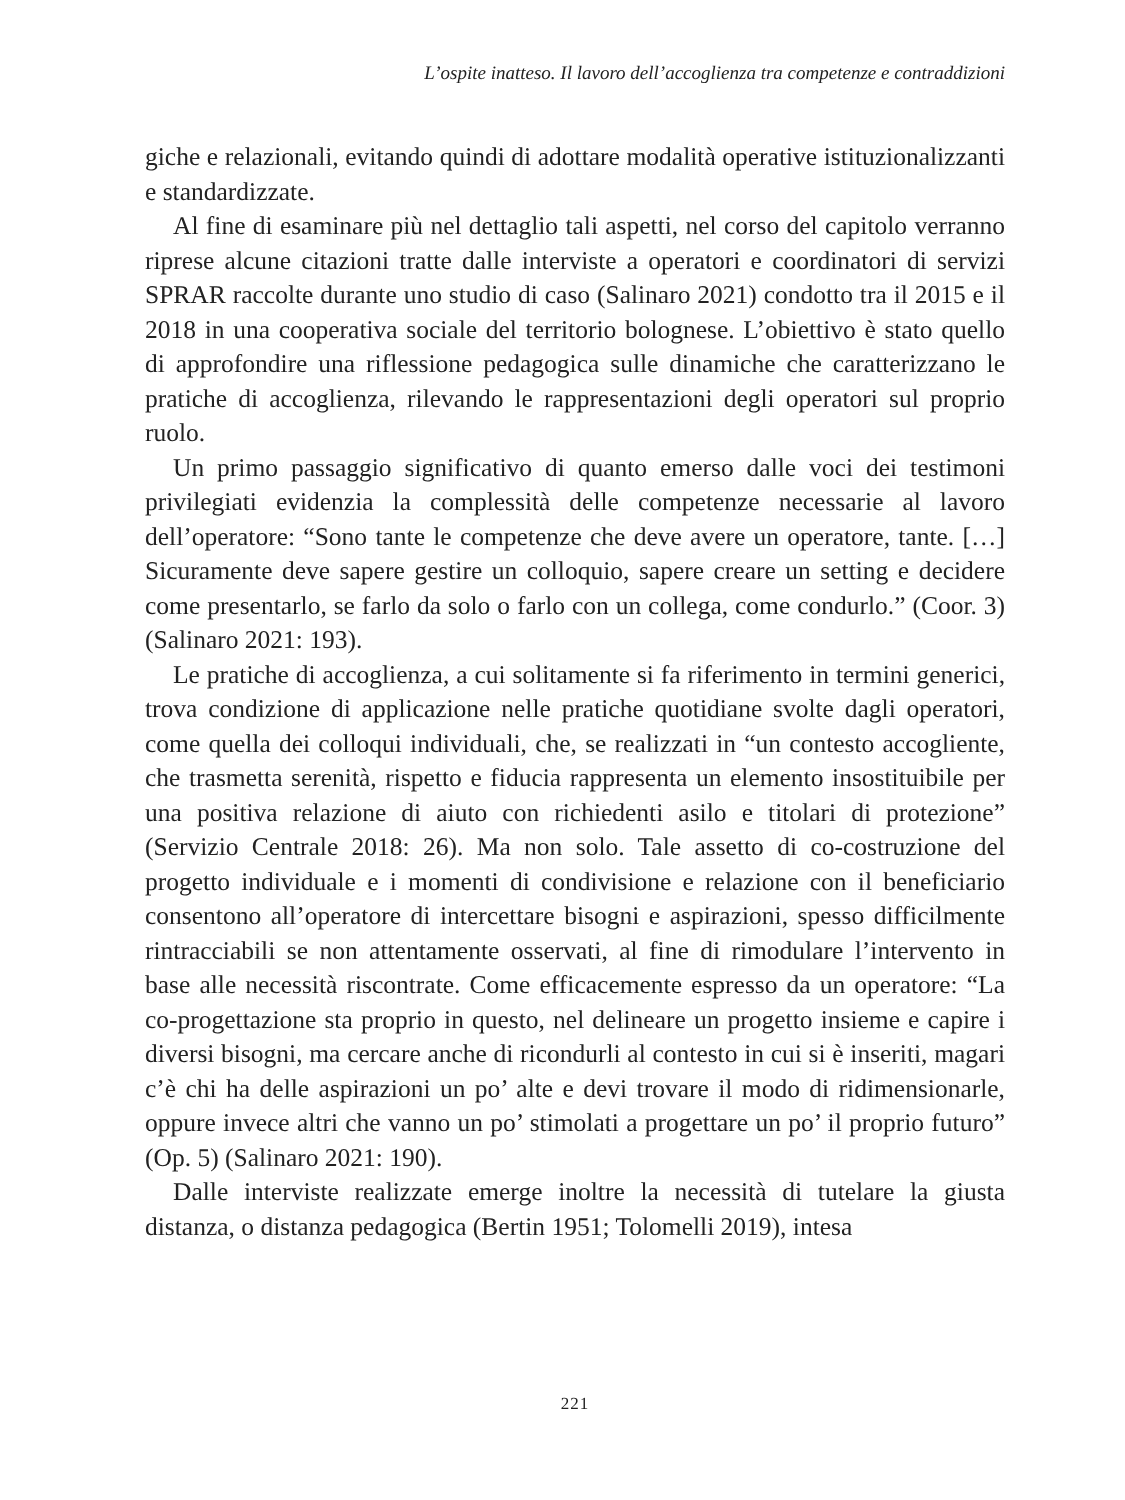L’ospite inatteso. Il lavoro dell’accoglienza tra competenze e contraddizioni
giche e relazionali, evitando quindi di adottare modalità operative istituzionalizzanti e standardizzate.
Al fine di esaminare più nel dettaglio tali aspetti, nel corso del capitolo verranno riprese alcune citazioni tratte dalle interviste a operatori e coordinatori di servizi SPRAR raccolte durante uno studio di caso (Salinaro 2021) condotto tra il 2015 e il 2018 in una cooperativa sociale del territorio bolognese. L’obiettivo è stato quello di approfondire una riflessione pedagogica sulle dinamiche che caratterizzano le pratiche di accoglienza, rilevando le rappresentazioni degli operatori sul proprio ruolo.
Un primo passaggio significativo di quanto emerso dalle voci dei testimoni privilegiati evidenzia la complessità delle competenze necessarie al lavoro dell’operatore: “Sono tante le competenze che deve avere un operatore, tante. […] Sicuramente deve sapere gestire un colloquio, sapere creare un setting e decidere come presentarlo, se farlo da solo o farlo con un collega, come condurlo.” (Coor. 3) (Salinaro 2021: 193).
Le pratiche di accoglienza, a cui solitamente si fa riferimento in termini generici, trova condizione di applicazione nelle pratiche quotidiane svolte dagli operatori, come quella dei colloqui individuali, che, se realizzati in “un contesto accogliente, che trasmetta serenità, rispetto e fiducia rappresenta un elemento insostituibile per una positiva relazione di aiuto con richiedenti asilo e titolari di protezione” (Servizio Centrale 2018: 26). Ma non solo. Tale assetto di co-costruzione del progetto individuale e i momenti di condivisione e relazione con il beneficiario consentono all’operatore di intercettare bisogni e aspirazioni, spesso difficilmente rintracciabili se non attentamente osservati, al fine di rimodulare l’intervento in base alle necessità riscontrate. Come efficacemente espresso da un operatore: “La co-progettazione sta proprio in questo, nel delineare un progetto insieme e capire i diversi bisogni, ma cercare anche di ricondurli al contesto in cui si è inseriti, magari c’è chi ha delle aspirazioni un po’ alte e devi trovare il modo di ridimensionarle, oppure invece altri che vanno un po’ stimolati a progettare un po’ il proprio futuro” (Op. 5) (Salinaro 2021: 190).
Dalle interviste realizzate emerge inoltre la necessità di tutelare la giusta distanza, o distanza pedagogica (Bertin 1951; Tolomelli 2019), intesa
221